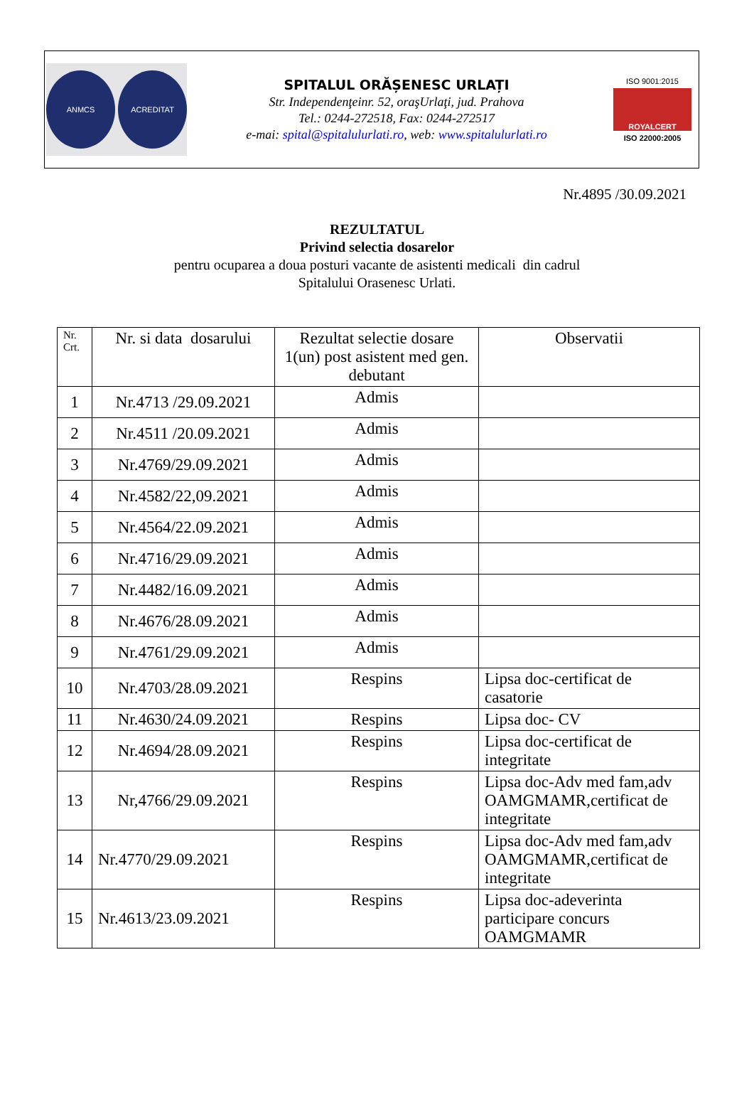ANMCS ACREDITAT
SPITALUL ORĂȘENESC URLAȚI
Str. Independenţeinr. 52, oraşUrlaţi, jud. Prahova
Tel.: 0244-272518, Fax: 0244-272517
e-mai: spital@spitalulurlati.ro, web: www.spitalulurlati.ro
ISO 9001:2015
ROYALCERT
ISO 22000:2005
Nr.4895 /30.09.2021
REZULTATUL
Privind selectia dosarelor
pentru ocuparea a doua posturi vacante de asistenti medicali din cadrul
Spitalului Orasenesc Urlati.
| Nr. Crt. | Nr. si data dosarului | Rezultat selectie dosare 1(un) post asistent med gen. debutant | Observatii |
| --- | --- | --- | --- |
| 1 | Nr.4713 /29.09.2021 | Admis | |
| 2 | Nr.4511 /20.09.2021 | Admis | |
| 3 | Nr.4769/29.09.2021 | Admis | |
| 4 | Nr.4582/22,09.2021 | Admis | |
| 5 | Nr.4564/22.09.2021 | Admis | |
| 6 | Nr.4716/29.09.2021 | Admis | |
| 7 | Nr.4482/16.09.2021 | Admis | |
| 8 | Nr.4676/28.09.2021 | Admis | |
| 9 | Nr.4761/29.09.2021 | Admis | |
| 10 | Nr.4703/28.09.2021 | Respins | Lipsa doc-certificat de casatorie |
| 11 | Nr.4630/24.09.2021 | Respins | Lipsa doc- CV |
| 12 | Nr.4694/28.09.2021 | Respins | Lipsa doc-certificat de integritate |
| 13 | Nr,4766/29.09.2021 | Respins | Lipsa doc-Adv med fam,adv OAMGMAMR,certificat de integritate |
| 14 | Nr.4770/29.09.2021 | Respins | Lipsa doc-Adv med fam,adv OAMGMAMR,certificat de integritate |
| 15 | Nr.4613/23.09.2021 | Respins | Lipsa doc-adeverinta participare concurs OAMGMAMR |